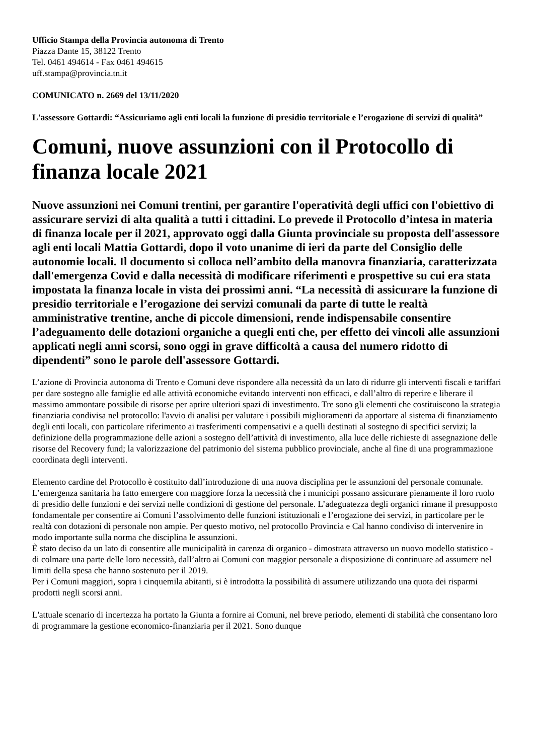Ufficio Stampa della Provincia autonoma di Trento
Piazza Dante 15, 38122 Trento
Tel. 0461 494614 - Fax 0461 494615
uff.stampa@provincia.tn.it
COMUNICATO n. 2669 del 13/11/2020
L'assessore Gottardi: “Assicuriamo agli enti locali la funzione di presidio territoriale e l’erogazione di servizi di qualità”
Comuni, nuove assunzioni con il Protocollo di finanza locale 2021
Nuove assunzioni nei Comuni trentini, per garantire l'operatività degli uffici con l'obiettivo di assicurare servizi di alta qualità a tutti i cittadini. Lo prevede il Protocollo d’intesa in materia di finanza locale per il 2021, approvato oggi dalla Giunta provinciale su proposta dell'assessore agli enti locali Mattia Gottardi, dopo il voto unanime di ieri da parte del Consiglio delle autonomie locali. Il documento si colloca nell’ambito della manovra finanziaria, caratterizzata dall'emergenza Covid e dalla necessità di modificare riferimenti e prospettive su cui era stata impostata la finanza locale in vista dei prossimi anni. “La necessità di assicurare la funzione di presidio territoriale e l’erogazione dei servizi comunali da parte di tutte le realtà amministrative trentine, anche di piccole dimensioni, rende indispensabile consentire l’adeguamento delle dotazioni organiche a quegli enti che, per effetto dei vincoli alle assunzioni applicati negli anni scorsi, sono oggi in grave difficoltà a causa del numero ridotto di dipendenti” sono le parole dell'assessore Gottardi.
L’azione di Provincia autonoma di Trento e Comuni deve rispondere alla necessità da un lato di ridurre gli interventi fiscali e tariffari per dare sostegno alle famiglie ed alle attività economiche evitando interventi non efficaci, e dall’altro di reperire e liberare il massimo ammontare possibile di risorse per aprire ulteriori spazi di investimento. Tre sono gli elementi che costituiscono la strategia finanziaria condivisa nel protocollo: l'avvio di analisi per valutare i possibili miglioramenti da apportare al sistema di finanziamento degli enti locali, con particolare riferimento ai trasferimenti compensativi e a quelli destinati al sostegno di specifici servizi; la definizione della programmazione delle azioni a sostegno dell’attività di investimento, alla luce delle richieste di assegnazione delle risorse del Recovery fund; la valorizzazione del patrimonio del sistema pubblico provinciale, anche al fine di una programmazione coordinata degli interventi.
Elemento cardine del Protocollo è costituito dall’introduzione di una nuova disciplina per le assunzioni del personale comunale. L’emergenza sanitaria ha fatto emergere con maggiore forza la necessità che i municipi possano assicurare pienamente il loro ruolo di presidio delle funzioni e dei servizi nelle condizioni di gestione del personale. L’adeguatezza degli organici rimane il presupposto fondamentale per consentire ai Comuni l’assolvimento delle funzioni istituzionali e l’erogazione dei servizi, in particolare per le realtà con dotazioni di personale non ampie. Per questo motivo, nel protocollo Provincia e Cal hanno condiviso di intervenire in modo importante sulla norma che disciplina le assunzioni.
È stato deciso da un lato di consentire alle municipalità in carenza di organico - dimostrata attraverso un nuovo modello statistico - di colmare una parte delle loro necessità, dall’altro ai Comuni con maggior personale a disposizione di continuare ad assumere nel limiti della spesa che hanno sostenuto per il 2019.
Per i Comuni maggiori, sopra i cinquemila abitanti, si è introdotta la possibilità di assumere utilizzando una quota dei risparmi prodotti negli scorsi anni.
L'attuale scenario di incertezza ha portato la Giunta a fornire ai Comuni, nel breve periodo, elementi di stabilità che consentano loro di programmare la gestione economico-finanziaria per il 2021. Sono dunque